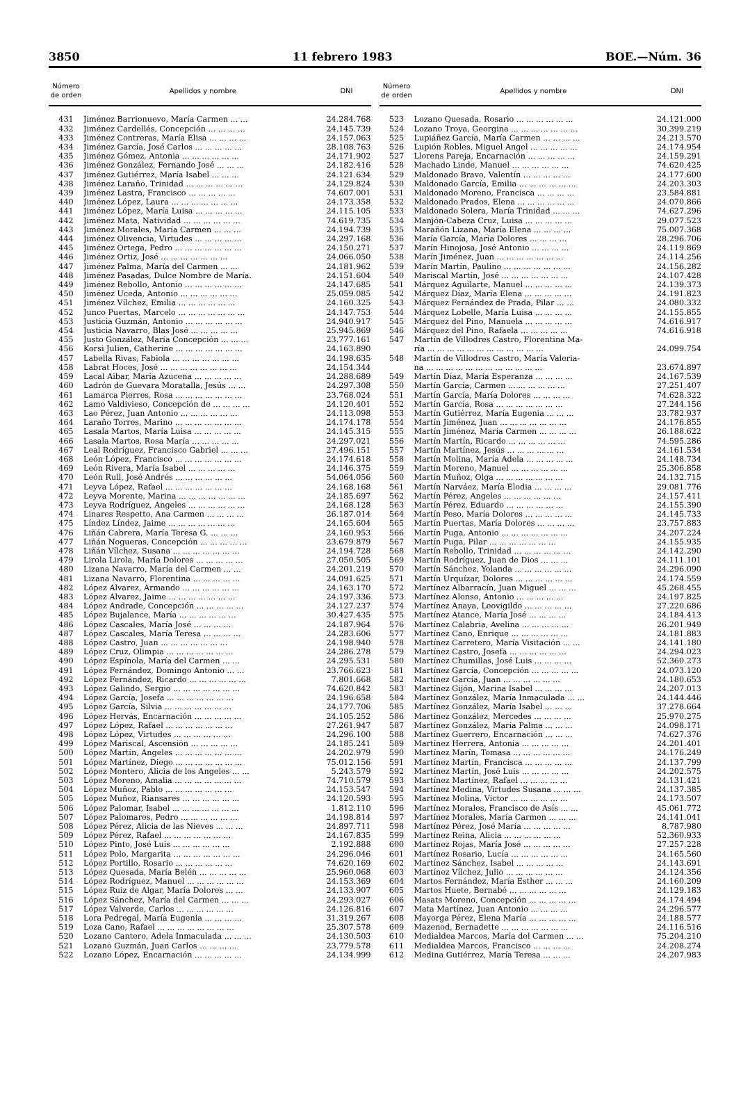3850 11 febrero 1983 BOE.—Núm. 36
| Número de orden | Apellidos y nombre | DNI |
| --- | --- | --- |
| 431 | Jiménez Barrionuevo, María Carmen ... ... | 24.284.768 |
| 432 | Jiménez Cardellés, Concepción ... ... ... ... | 24.145.739 |
| 433 | Jiménez Contreras, María Elisa ... ... ... ... | 24.157.063 |
| 434 | Jiménez García, José Carlos ... ... ... ... ... | 28.108.763 |
| 435 | Jiménez Gómez, Antonia ... ... ... ... ... ... | 24.171.902 |
| 436 | Jiménez González, Fernando José ... ... ... | 24.182.416 |
| 437 | Jiménez Gutiérrez, María Isabel ... ... ... | 24.121.634 |
| 438 | Jiménez Laraño, Trinidad ... ... ... ... ... ... | 24.129.824 |
| 439 | Jiménez Lastra, Francisco ... ... ... ... ... | 74.607.001 |
| 440 | Jiménez López, Laura ... ... ... ... ... ... ... | 24.173.358 |
| 441 | Jiménez López, María Luisa ... ... ... ... ... | 24.115.105 |
| 442 | Jiménez Mata, Natividad ... ... ... ... ... ... | 74.619.735 |
| 443 | Jiménez Morales, María Carmen ... ... ... | 24.194.739 |
| 444 | Jiménez Olivencia, Virtudes ... ... ... ... ... | 24.297.168 |
| 445 | Jiménez Ortega, Pedro ... ... ... ... ... ... ... | 24.150.271 |
| 446 | Jiménez Ortiz, José ... ... ... ... ... ... ... | 24.066.050 |
| 447 | Jiménez Palma, María del Carmen ... ... | 24.181.962 |
| 448 | Jiménez Pasadas, Dulce Nombre de María. | 24.151.604 |
| 449 | Jiménez Rebollo, Antonio ... ... ... ... ... ... | 24.147.685 |
| 450 | Jiménez Uceda, Antonio ... ... ... ... ... ... | 25.059.085 |
| 451 | Jiménez Vílchez, Emilia ... ... ... ... ... ... | 24.160.325 |
| 452 | Junco Puertas, Marcelo ... ... ... ... ... ... ... | 24.147.753 |
| 453 | Justicia Guzmán, Antonio ... ... ... ... ... ... | 24.940.917 |
| 454 | Justicia Navarro, Blas José ... ... ... ... ... | 25.945.869 |
| 455 | Justo González, María Concepción ... ... ... | 23.777.161 |
| 456 | Korsi Julien, Catherine ... ... ... ... ... ... ... | 24.163.890 |
| 457 | Labella Rivas, Fabiola ... ... ... ... ... ... ... | 24.198.635 |
| 458 | Labrat Hoces, José ... ... ... ... ... ... ... ... | 24.154.344 |
| 459 | Lacal Aibar, María Azucena ... ... ... ... ... | 24.288.689 |
| 460 | Ladrón de Guevara Moratalla, Jesús ... ... | 24.297.308 |
| 461 | Lamarca Pierres, Rosa ... ... ... ... ... ... ... | 23.768.024 |
| 462 | Lamo Valdivieso, Concepción de ... ... ... ... | 24.120.401 |
| 463 | Lao Pérez, Juan Antonio ... ... ... ... ... ... | 24.113.098 |
| 464 | Laraño Torres, Marino ... ... ... ... ... ... ... | 24.174.178 |
| 465 | Lasala Martos, María Luisa ... ... ... ... ... | 24.145.315 |
| 466 | Lasala Martos, Rosa María ... ... ... ... ... | 24.297.021 |
| 467 | Leal Rodríguez, Francisco Gabriel ... ... ... | 27.496.151 |
| 468 | León López, Francisco ... ... ... ... ... ... ... | 24.174.618 |
| 469 | León Rivera, María Isabel ... ... ... ... ... | 24.146.375 |
| 470 | León Rull, José Andrés ... ... ... ... ... ... | 54.064.056 |
| 471 | Leyva López, Rafael ... ... ... ... ... ... ... | 24.168.168 |
| 472 | Leyva Morente, Marina ... ... ... ... ... ... ... | 24.185.697 |
| 473 | Leyva Rodríguez, Angeles ... ... ... ... ... ... | 24.168.128 |
| 474 | Linares Respetto, Ana Carmen ... ... ... ... | 26.187.014 |
| 475 | Líndez Líndez, Jaime ... ... ... ... ... ... ... | 24.165.604 |
| 476 | Liñán Cabrera, María Teresa G. ... ... ... | 24.160.953 |
| 477 | Liñán Nogueras, Concepción ... ... ... ... ... | 23.679.879 |
| 478 | Liñán Vílchez, Susana ... ... ... ... ... ... ... | 24.194.728 |
| 479 | Lirola Lirola, María Dolores ... ... ... ... ... | 27.050.505 |
| 480 | Lizana Navarro, María del Carmen ... ... | 24.201.219 |
| 481 | Lizana Navarro, Florentina ... ... ... ... ... | 24.091.625 |
| 482 | López Alvarez, Armando ... ... ... ... ... ... | 24.163.170 |
| 483 | López Alvarez, Jaime ... ... ... ... ... ... ... | 24.197.336 |
| 484 | López Andrade, Concepción ... ... ... ... ... | 24.127.237 |
| 485 | López Bujalance, María ... ... ... ... ... ... | 30.427.435 |
| 486 | López Cascales, María José ... ... ... ... | 24.187.964 |
| 487 | López Cascales, María Teresa ... ... ... ... | 24.283.606 |
| 488 | López Castro, Juan ... ... ... ... ... ... ... | 24.198.940 |
| 489 | López Cruz, Olimpia ... ... ... ... ... ... ... | 24.286.278 |
| 490 | López Espínola, María del Carmen ... ... | 24.295.531 |
| 491 | López Fernández, Domingo Antonio ... ... | 23.766.623 |
| 492 | López Fernández, Ricardo ... ... ... ... ... ... | 7.801.668 |
| 493 | López Galindo, Sergio ... ... ... ... ... ... ... | 74.620.842 |
| 494 | López García, Josefa ... ... ... ... ... ... ... | 24.196.658 |
| 495 | López García, Silvia ... ... ... ... ... ... ... | 24.177.706 |
| 496 | López Hervás, Encarnación ... ... ... ... ... | 24.105.252 |
| 497 | López López, Rafael ... ... ... ... ... ... ... | 27.261.947 |
| 498 | López López, Virtudes ... ... ... ... ... ... | 24.296.100 |
| 499 | López Mariscal, Ascensión ... ... ... ... ... | 24.185.241 |
| 500 | López Martín, Angeles ... ... ... ... ... ... ... | 24.202.979 |
| 501 | López Martínez, Diego ... ... ... ... ... ... ... | 75.012.156 |
| 502 | López Montero, Alicia de los Angeles ... ... | 5.243.579 |
| 503 | López Moreno, Amalia ... ... ... ... ... ... ... | 74.710.579 |
| 504 | López Muñoz, Pablo ... ... ... ... ... ... ... | 24.153.547 |
| 505 | López Muñoz, Riansares ... ... ... ... ... ... | 24.120.593 |
| 506 | López Palomar, Isabel ... ... ... ... ... ... ... | 1.812.110 |
| 507 | López Palomares, Pedro ... ... ... ... ... ... | 24.198.814 |
| 508 | López Pérez, Alicia de las Nieves ... ... ... | 24.897.711 |
| 509 | López Pérez, Rafael ... ... ... ... ... ... ... | 24.167.835 |
| 510 | López Pinto, José Luis ... ... ... ... ... ... | 2.192.888 |
| 511 | López Polo, Margarita ... ... ... ... ... ... ... | 24.296.046 |
| 512 | López Portillo, Rosario ... ... ... ... ... ... | 74.620.169 |
| 513 | López Quesada, María Belén ... ... ... ... ... | 25.960.068 |
| 514 | López Rodríguez, Manuel ... ... ... ... ... ... | 24.153.369 |
| 515 | López Ruiz de Algar, María Dolores ... ... | 24.133.907 |
| 516 | López Sánchez, María del Carmen ... ... ... | 24.293.027 |
| 517 | López Valverde, Carlos ... ... ... ... ... ... | 24.126.816 |
| 518 | Lora Pedregal, María Eugenia ... ... ... ... | 31.319.267 |
| 519 | Loza Cano, Rafael ... ... ... ... ... ... ... ... | 25.307.578 |
| 520 | Lozano Cantero, Adela Inmaculada ... ... ... | 24.130.503 |
| 521 | Lozano Guzmán, Juan Carlos ... ... ... ... | 23.779.578 |
| 522 | Lozano López, Encarnación ... ... ... ... ... | 24.134.999 |
| Número de orden | Apellidos y nombre | DNI |
| --- | --- | --- |
| 523 | Lozano Quesada, Rosario ... ... ... ... ... ... | 24.121.000 |
| 524 | Lozano Troya, Georgina ... ... ... ... ... ... ... | 30.399.219 |
| 525 | Lupiáñez García, María Carmen ... ... ... ... | 24.213.570 |
| 526 | Lupión Robles, Miguel Angel ... ... ... ... ... | 24.174.954 |
| 527 | Llorens Pareja, Encarnación ... ... ... ... ... | 24.159.291 |
| 528 | Machado Linde, Manuel ... ... ... ... ... ... | 74.620.425 |
| 529 | Maldonado Bravo, Valentín ... ... ... ... ... | 24.177.600 |
| 530 | Maldonado García, Emilia ... ... ... ... ... ... | 24.203.303 |
| 531 | Maldonado Moreno, Francisca ... ... ... ... | 23.584.881 |
| 532 | Maldonado Prados, Elena ... ... ... ... ... ... | 24.070.866 |
| 533 | Maldonado Solera, María Trinidad ... ... ... | 74.627.296 |
| 534 | Manjón-Cabeza Cruz, Luisa ... ... ... ... ... | 29.077.523 |
| 535 | Marañón Lizana, María Elena ... ... ... ... | 75.007.368 |
| 536 | María García, María Dolores ... ... ... ... | 28.296.706 |
| 537 | Marín Hinojosa, José Antonio ... ... ... ... | 24.119.869 |
| 538 | Marín Jiménez, Juan ... ... ... ... ... ... ... | 24.114.256 |
| 539 | Marín Martín, Paulino ... ... ... ... ... ... ... | 24.156.282 |
| 540 | Mariscal Martín, José ... ... ... ... ... ... ... | 24.107.428 |
| 541 | Márquez Aguilarte, Manuel ... ... ... ... ... | 24.139.373 |
| 542 | Márquez Díaz, María Elena ... ... ... ... ... | 24.191.823 |
| 543 | Márquez Fernández de Prada, Pilar ... ... | 24.080.332 |
| 544 | Márquez Lobelle, María Luisa ... ... ... ... | 24.155.855 |
| 545 | Márquez del Pino, Manuela ... ... ... ... ... | 74.616.917 |
| 546 | Márquez del Pino, Rafaela ... ... ... ... ... | 74.616.918 |
| 547 | Martín de Villodres Castro, Florentina Ma- | |
| | ría ... ... ... ... ... ... ... ... ... ... ... ... | 24.099.754 |
| 548 | Martín de Villodres Castro, María Valeria- | |
| | na ... ... ... ... ... ... ... ... ... ... ... ... | 23.674.897 |
| 549 | Martín Díaz, María Esperanza ... ... ... ... | 24.167.539 |
| 550 | Martín García, Carmen ... ... ... ... ... ... | 27.251.407 |
| 551 | Martín García, María Dolores ... ... ... ... | 74.628.322 |
| 552 | Martín García, Rosa ... ... ... ... ... ... ... | 27.244.156 |
| 553 | Martín Gutiérrez, María Eugenia ... ... ... | 23.782.937 |
| 554 | Martín Jiménez, Juan ... ... ... ... ... ... ... | 24.176.855 |
| 555 | Martín Jiménez, María Carmen ... ... ... ... | 26.188.622 |
| 556 | Martín Martín, Ricardo ... ... ... ... ... ... | 74.595.286 |
| 557 | Martín Martínez, Jesús ... ... ... ... ... ... | 24.161.534 |
| 558 | Martín Molina, María Adela ... ... ... ... ... | 24.148.734 |
| 559 | Martín Moreno, Manuel ... ... ... ... ... ... | 25.306.858 |
| 560 | Martín Muñoz, Olga ... ... ... ... ... ... ... | 24.132.715 |
| 561 | Martín Narváez, María Elodia ... ... ... ... | 29.081.776 |
| 562 | Martín Pérez, Angeles ... ... ... ... ... ... | 24.157.411 |
| 563 | Martín Pérez, Eduardo ... ... ... ... ... ... | 24.155.390 |
| 564 | Martín Peso, María Dolores ... ... ... ... ... | 24.145.733 |
| 565 | Martín Puertas, María Dolores ... ... ... ... | 23.757.883 |
| 566 | Martín Puga, Antonio ... ... ... ... ... ... ... | 24.207.224 |
| 567 | Martín Puga, Pilar ... ... ... ... ... ... ... | 24.155.935 |
| 568 | Martín Rebollo, Trinidad ... ... ... ... ... ... | 24.142.290 |
| 569 | Martín Rodríguez, Juan de Dios ... ... ... | 24.111.101 |
| 570 | Martín Sánchez, Yolanda ... ... ... ... ... ... | 24.296.090 |
| 571 | Martín Urquízar, Dolores ... ... ... ... ... ... | 24.174.559 |
| 572 | Martínez Albarracín, Juan Miguel ... ... ... | 45.268.455 |
| 573 | Martínez Alonso, Antonio ... ... ... ... ... | 24.197.825 |
| 574 | Martínez Anaya, Leovigildo ... ... ... ... ... | 27.220.686 |
| 575 | Martínez Atance, María José ... ... ... ... | 24.184.413 |
| 576 | Martínez Calabria, Avelina ... ... ... ... ... | 26.201.949 |
| 577 | Martínez Cano, Enrique ... ... ... ... ... ... | 24.181.883 |
| 578 | Martínez Carretero, María Visitación ... ... | 24.141.180 |
| 579 | Martínez Castro, Josefa ... ... ... ... ... ... | 24.294.023 |
| 580 | Martínez Chumillas, José Luis ... ... ... ... | 52.360.273 |
| 581 | Martínez García, Concepción ... ... ... ... ... | 24.073.120 |
| 582 | Martínez García, Juan ... ... ... ... ... ... | 24.180.653 |
| 583 | Martínez Gijón, Marina Isabel ... ... ... ... | 24.207.013 |
| 584 | Martínez González, María Inmaculada ... ... | 24.144.446 |
| 585 | Martínez González, María Isabel ... ... ... | 37.278.664 |
| 586 | Martínez González, Mercedes ... ... ... ... | 25.970.275 |
| 587 | Martínez González, María Palma ... ... ... | 24.098.171 |
| 588 | Martínez Guerrero, Encarnación ... ... ... | 74.627.376 |
| 589 | Martínez Herrera, Antonia ... ... ... ... ... | 24.201.401 |
| 590 | Martínez Marín, Tomasa ... ... ... ... ... ... | 24.176.249 |
| 591 | Martínez Martín, Francisca ... ... ... ... ... | 24.137.799 |
| 592 | Martínez Martín, José Luis ... ... ... ... ... | 24.202.575 |
| 593 | Martínez Martínez, Rafael ... ... ... ... ... | 24.131.421 |
| 594 | Martínez Medina, Virtudes Susana ... ... ... | 24.137.385 |
| 595 | Martínez Molina, Víctor ... ... ... ... ... ... | 24.173.507 |
| 596 | Martínez Morales, Francisco de Asís ... ... | 45.061.772 |
| 597 | Martínez Morales, María Carmen ... ... ... | 24.141.041 |
| 598 | Martínez Pérez, José María ... ... ... ... ... | 8.787.980 |
| 599 | Martínez Reina, Alicia ... ... ... ... ... ... | 52.360.933 |
| 600 | Martínez Rojas, María José ... ... ... ... ... | 27.257.228 |
| 601 | Martínez Rosario, Lucía ... ... ... ... ... ... | 24.165.560 |
| 602 | Martínez Sánchez, Isabel ... ... ... ... ... | 24.143.691 |
| 603 | Martínez Vílchez, Julio ... ... ... ... ... ... | 24.124.356 |
| 604 | Martos Fernández, María Esther ... ... ... | 24.160.209 |
| 605 | Martos Huete, Bernabé ... ... ... ... ... ... | 24.129.183 |
| 606 | Masats Moreno, Concepción ... ... ... ... ... | 24.174.494 |
| 607 | Mata Martínez, Juan Antonio ... ... ... ... | 24.296.577 |
| 608 | Mayorga Pérez, Elena María ... ... ... ... ... | 24.188.577 |
| 609 | Mazenod, Bernadette ... ... ... ... ... ... ... | 24.116.516 |
| 610 | Medialdea Marcos, María del Carmen ... ... | 75.204.210 |
| 611 | Medialdea Marcos, Francisco ... ... ... ... | 24.208.274 |
| 612 | Medina Gutiérrez, María Teresa ... ... ... | 24.207.983 |